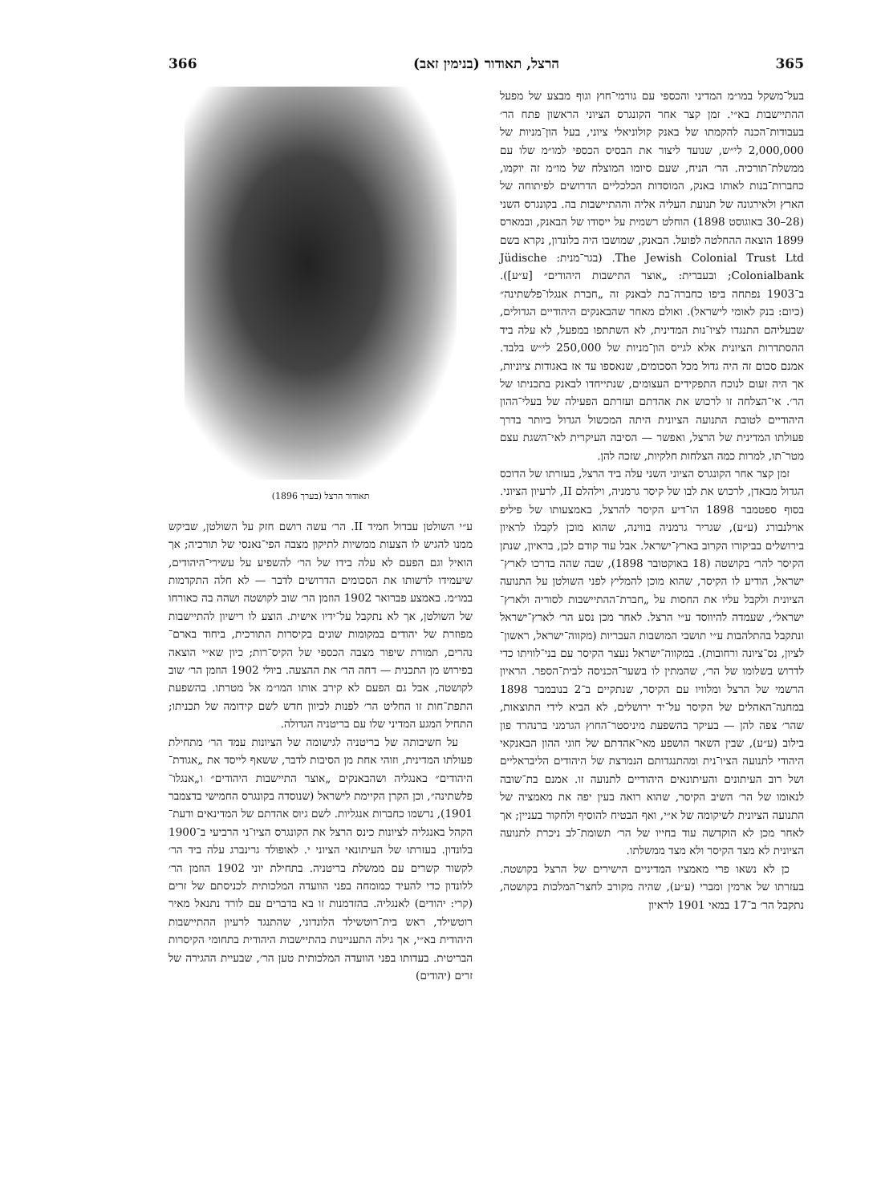365 הרצל, תאודור (בנימין זאב) 366
בעל־משקל במו״מ המדיני והכספי עם גורמי־חוץ וגוף מבצע של מפעל ההתיישבות בא״י. זמן קצר אחר הקונגרס הציוני הראשון פתח הר׳ בעבודות־הכנה להקמתו של באנק קולוניאלי ציוני, בעל הון־מניות של 2,000,000 לי״ש, שנועד ליצור את הבסיס הכספי למו״מ שלו עם ממשלת־תורכיה. הר׳ הניח, שעם סיומו המוצלח של מו״מ זה יוקמו, כחברות־בנות לאותו באנק, המוסדות הכלכליים הדרושים לפיתוחה של הארץ ולאירגונה של תנועת העליה אליה וההתיישבות בה. בקונגרס השני (28–30 באוגוסט 1898) הוחלט רשמית על ייסודו של הבאנק, ובמארס 1899 הוצאה ההחלטה לפועל. הבאנק, שמושבו היה בלונדון, נקרא בשם The Jewish Colonial Trust Ltd. (בגר־מנית: Jüdische Colonialbank; ובעברית: „אוצר התישבות היהודים״ [ע״ע]). ב־1903 נפתחה ביפו כחברה־בת לבאנק זה „חברת אנגלו־פלשתינה״ (כיום: בנק לאומי לישראל). ואולם מאחר שהבאנקים היהודיים הגדולים, שבעליהם התנגדו לציו־נות המדינית, לא השתתפו במפעל, לא עלה ביד ההסתדרות הציונית אלא לגייס הון־מניות של 250,000 לי״ש בלבד. אמנם סכום זה היה גדול מכל הסכומים, שנאספו עד אז באגודות ציוניות, אך היה זעום לנוכח התפקידים העצומים, שנתייחדו לבאנק בתכניתו של הר׳. אי־הצלחה זו לרכוש את אהדתם ועזרתם הפעילה של בעלי־ההון היהודיים לטובת התנועה הציונית היתה המכשול הגדול ביותר בדרך פעולתו המדינית של הרצל, ואפשר — הסיבה העיקרית לאי־השגת עצם מטר־תו, למרות כמה הצלחות חלקיות, שזכה להן.
זמן קצר אחר הקונגרס הציוני השני עלה ביד הרצל, בעזרתו של הדוכס הגדול מבאדן, לרכוש את לבו של קיסר גרמניה, וילהלם II, לרעיון הציוני. בסוף ספטמבר 1898 הו־דיע הקיסר להרצל, באמצעותו של פיליפ אוילנבורג (ע״ע), שגריר גרמניה בווינה, שהוא מוכן לקבלו לראיון בירושלים בביקורו הקרוב בארץ־ישראל. אבל עוד קודם לכן, בראיון, שנתן הקיסר להר׳ בקושטה (18 באוקטובר 1898), שבה שהה בדרכו לארץ־ישראל, הודיע לו הקיסר, שהוא מוכן להמליץ לפני השולטן על התנועה הציונית ולקבל עליו את החסות על „חברת־ההתיישבות לסוריה ולארץ־ישראל״, שעמדה להיווסד ע״י הרצל. לאחר מכן נסע הר׳ לארץ־ישראל ונתקבל בהתלהבות ע״י תושבי המושבות העבריות (מקווה־ישראל, ראשון־לציון, נס־ציונה ורחובות). במקווה־ישראל נעצר הקיסר עם בני־לוויתו כדי לדרוש בשלומו של הר׳, שהמתין לו בשער־הכניסה לבית־הספר. הראיון הרשמי של הרצל ומלוויו עם הקיסר, שנתקיים ב־2 בנובמבר 1898 במחנה־האהלים של הקיסר על־יד ירושלים, לא הביא לידי התוצאות, שהר׳ צפה להן — בעיקר בהשפעת מיניסטר־החוץ הגרמני ברנהרד פון בילוב (ע״ע), שבין השאר הושפע מאי־אהדתם של חוגי ההון הבאנקאי היהודי לתנועה הציו־נית ומהתנגדותם הנמרצת של היהודים הליבראליים ושל רוב העיתונים והעיתונאים היהודיים לתנועה זו. אמנם בת־שובה לנאומו של הר׳ השיב הקיסר, שהוא רואה בעין יפה את מאמציה של התנועה הציונית לשיקומה של א״י, ואף הבטיח להוסיף ולחקור בעניין; אך לאחר מכן לא הוקדשה עוד בחייו של הר׳ תשומת־לב ניכרת לתנועה הציונית לא מצד הקיסר ולא מצד ממשלתו.
כן לא נשאו פרי מאמציו המדיניים הישירים של הרצל בקושטה. בעזרתו של ארמין ומברי (ע״ע), שהיה מקורב לחצר־המלכות בקושטה, נתקבל הר׳ ב־17 במאי 1901 לראיון
תאודור הרצל (בערך 1896)
ע״י השולטן עבדול חמיד II. הר׳ עשה רושם חזק על השולטן, שביקש ממנו להגיש לו הצעות ממשיות לתיקון מצבה הפי־נאנסי של תורכיה; אך הואיל וגם הפעם לא עלה בידו של הר׳ להשפיע על עשירי־היהודים, שיעמידו לרשותו את הסכומים הדרושים לדבר — לא חלה התקדמות במו״מ. באמצע פברואר 1902 הוזמן הר׳ שוב לקושטה ושהה בה כאורחו של השולטן, אך לא נתקבל על־ידיו אישית. הוצע לו רישיון להתיישבות מפוזרת של יהודים במקומות שונים בקיסרות התורכית, ביחוד בארם־נהרים, תמורת שיפור מצבה הכספי של הקיס־רות; כיון שא״י הוצאה בפירוש מן התכנית — דחה הר׳ את ההצעה. ביולי 1902 הוזמן הר׳ שוב לקושטה, אבל גם הפעם לא קירב אותו המו״מ אל מטרתו. בהשפעת התפת־חות זו החליט הר׳ לפנות לכיוון חדש לשם קידומה של תכניתו; התחיל המגע המדיני שלו עם בריטניה הגדולה.
על חשיבותה של בריטניה לגישומה של הציונות עמד הר׳ מתחילת פעולתו המדינית, וזוהי אחת מן הסיבות לדבר, ששאף לייסד את „אגודת־היהודים״ באנגליה ושהבאנקים „אוצר התיישבות היהודים״ ו„אנגלו־פלשתינה״, וכן הקרן הקיימת לישראל (שנוסדה בקונגרס החמישי בדצמבר 1901), נרשמו כחברות אנגליות. לשם גיוס אהדתם של המדינאים ודעת־הקהל באנגליה לציונות כינס הרצל את הקונגרס הציו־ני הרביעי ב־1900 בלונדון. בעזרתו של העיתונאי הציוני י. לאופולד גרינברג עלה ביד הר׳ לקשור קשרים עם ממשלת בריטניה. בתחילת יוני 1902 הוזמן הר׳ ללונדון כדי להעיד כמומחה בפני הוועדה המלכותית לכניסתם של זרים (קרי: יהודים) לאנגליה. בהזדמנות זו בא בדברים עם לורד נתנאל מאיר רוטשילד, ראש בית־רוטשילד הלונדוני, שהתנגד לרעיון ההתיישבות היהודית בא״י, אך גילה התעניינות בהתיישבות היהודית בתחומי הקיסרות הבריטית. בעדותו בפני הוועדה המלכותית טען הר׳, שבעיית ההגירה של זרים (יהודים)